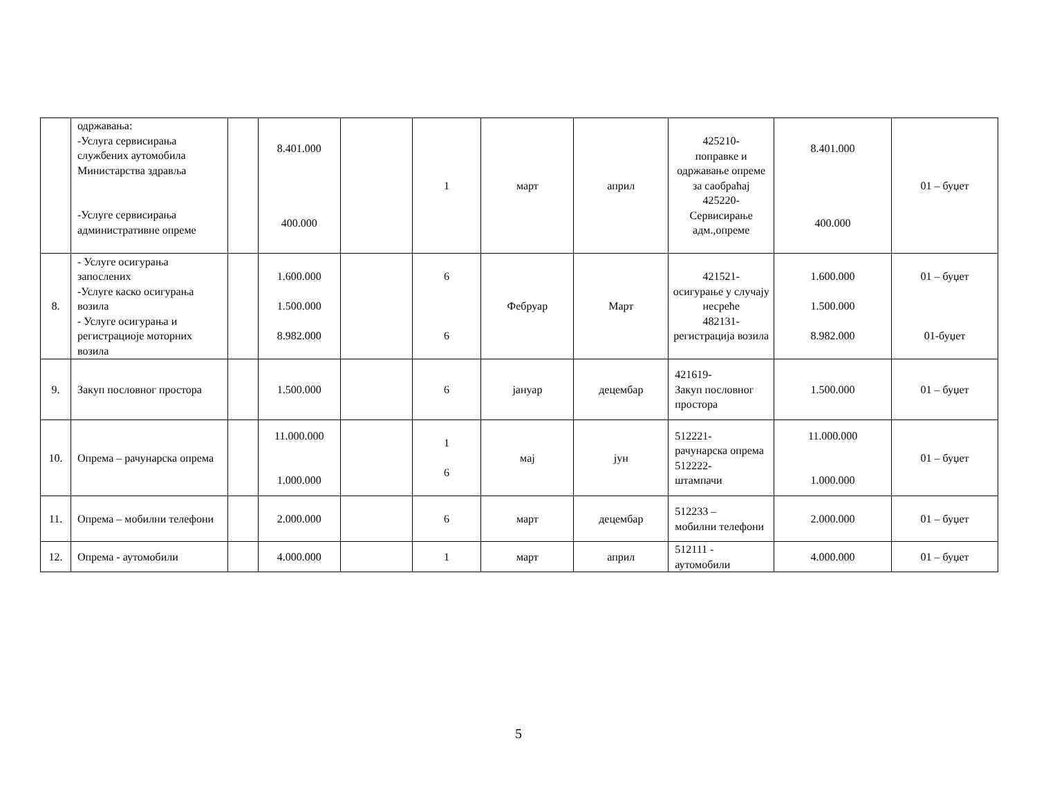| | одржавања: -Услуга сервисирања службених аутомобила Министарства здравља -Услуге сервисирања административне опреме | | 8.401.000 400.000 | | 1 | март | април | 425210- поправке и одржавање опреме за саобраћај 425220- Сервисирање адм.,опреме | 8.401.000 400.000 | 01 – буџет |
| 8. | - Услуге осигурања запослених -Услуге каско осигурања возила - Услуге осигурања и регистрациоје моторних возила | | 1.600.000 1.500.000 8.982.000 | | 6 6 | Фебруар | Март | 421521- осигурање у случају несреће 482131- регистрација возила | 1.600.000 1.500.000 8.982.000 | 01 – буџет 01-буџет |
| 9. | Закуп пословног простора | | 1.500.000 | | 6 | јануар | децембар | 421619- Закуп пословног простора | 1.500.000 | 01 – буџет |
| 10. | Опрема – рачунарска опрема | | 11.000.000 1.000.000 | | 1 6 | мај | јун | 512221- рачунарска опрема 512222- штампачи | 11.000.000 1.000.000 | 01 – буџет |
| 11. | Опрема – мобилни телефони | | 2.000.000 | | 6 | март | децембар | 512233 – мобилни телефони | 2.000.000 | 01 – буџет |
| 12. | Опрема - аутомобили | | 4.000.000 | | 1 | март | април | 512111 - аутомобили | 4.000.000 | 01 – буџет |
5